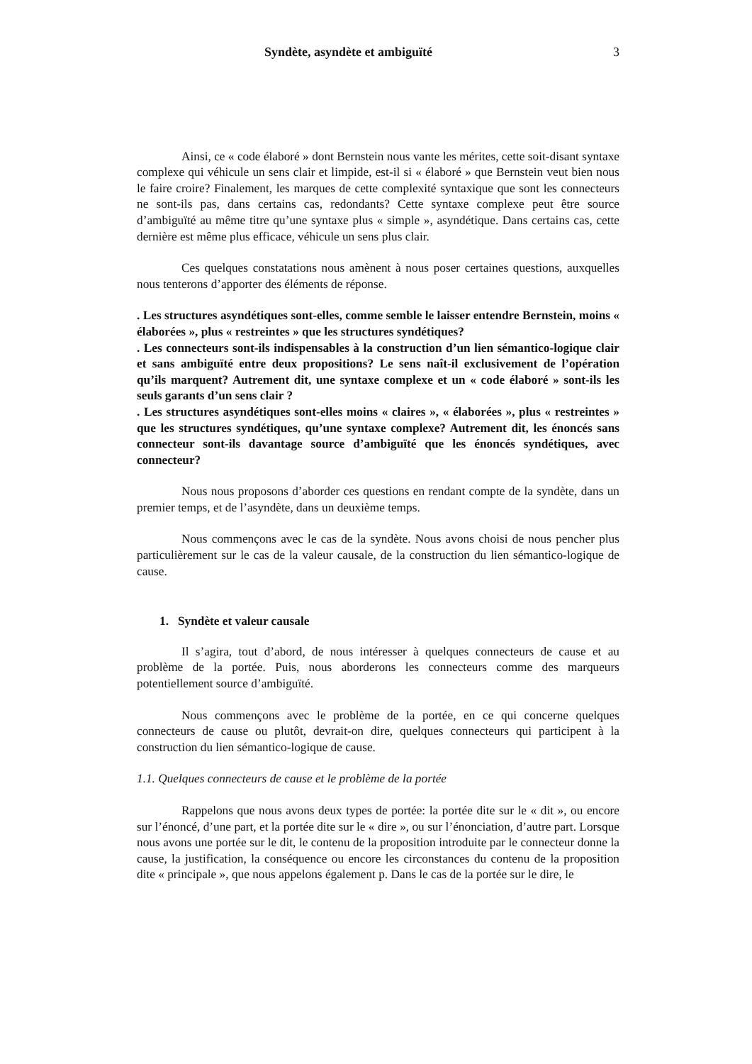Syndète, asyndète et ambiguïté 3
Ainsi, ce « code élaboré » dont Bernstein nous vante les mérites, cette soit-disant syntaxe complexe qui véhicule un sens clair et limpide, est-il si « élaboré » que Bernstein veut bien nous le faire croire? Finalement, les marques de cette complexité syntaxique que sont les connecteurs ne sont-ils pas, dans certains cas, redondants? Cette syntaxe complexe peut être source d’ambiguïté au même titre qu’une syntaxe plus « simple », asyndétique. Dans certains cas, cette dernière est même plus efficace, véhicule un sens plus clair.
Ces quelques constatations nous amènent à nous poser certaines questions, auxquelles nous tenterons d’apporter des éléments de réponse.
. Les structures asyndétiques sont-elles, comme semble le laisser entendre Bernstein, moins « élaborées », plus « restreintes » que les structures syndétiques?
. Les connecteurs sont-ils indispensables à la construction d’un lien sémantico-logique clair et sans ambiguïté entre deux propositions? Le sens naît-il exclusivement de l’opération qu’ils marquent? Autrement dit, une syntaxe complexe et un « code élaboré » sont-ils les seuls garants d’un sens clair ?
. Les structures asyndétiques sont-elles moins « claires », « élaborées », plus « restreintes » que les structures syndétiques, qu’une syntaxe complexe? Autrement dit, les énoncés sans connecteur sont-ils davantage source d’ambiguïté que les énoncés syndétiques, avec connecteur?
Nous nous proposons d’aborder ces questions en rendant compte de la syndète, dans un premier temps, et de l’asyndète, dans un deuxième temps.
Nous commençons avec le cas de la syndète. Nous avons choisi de nous pencher plus particulièrement sur le cas de la valeur causale, de la construction du lien sémantico-logique de cause.
1. Syndète et valeur causale
Il s’agira, tout d’abord, de nous intéresser à quelques connecteurs de cause et au problème de la portée. Puis, nous aborderons les connecteurs comme des marqueurs potentiellement source d’ambiguïté.
Nous commençons avec le problème de la portée, en ce qui concerne quelques connecteurs de cause ou plutôt, devrait-on dire, quelques connecteurs qui participent à la construction du lien sémantico-logique de cause.
1.1. Quelques connecteurs de cause et le problème de la portée
Rappelons que nous avons deux types de portée: la portée dite sur le « dit », ou encore sur l’énoncé, d’une part, et la portée dite sur le « dire », ou sur l’énonciation, d’autre part. Lorsque nous avons une portée sur le dit, le contenu de la proposition introduite par le connecteur donne la cause, la justification, la conséquence ou encore les circonstances du contenu de la proposition dite « principale », que nous appelons également p. Dans le cas de la portée sur le dire, le